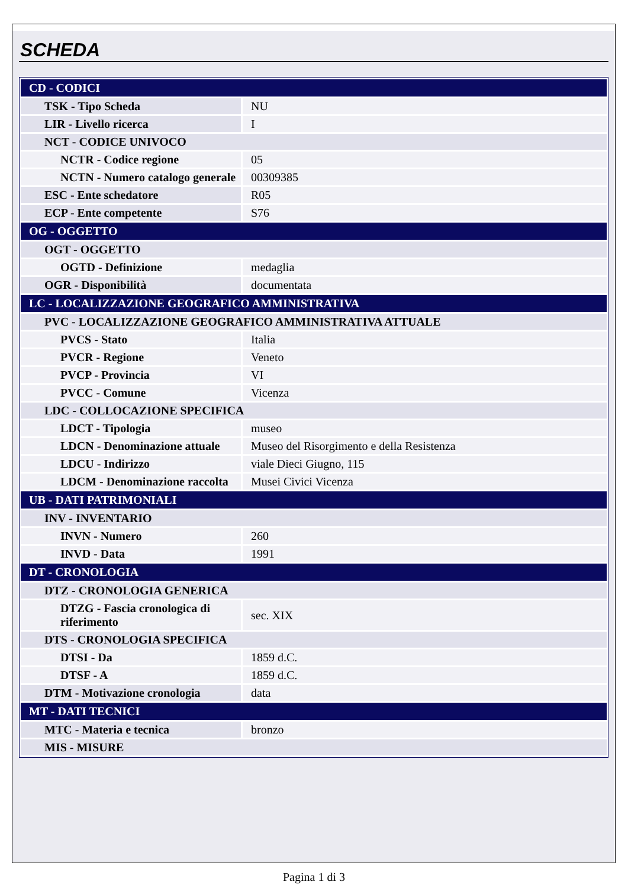SCHEDA
| CD - CODICI | |
| TSK - Tipo Scheda | NU |
| LIR - Livello ricerca | I |
| NCT - CODICE UNIVOCO | |
| NCTR - Codice regione | 05 |
| NCTN - Numero catalogo generale | 00309385 |
| ESC - Ente schedatore | R05 |
| ECP - Ente competente | S76 |
| OG - OGGETTO | |
| OGT - OGGETTO | |
| OGTD - Definizione | medaglia |
| OGR - Disponibilità | documentata |
| LC - LOCALIZZAZIONE GEOGRAFICO AMMINISTRATIVA | |
| PVC - LOCALIZZAZIONE GEOGRAFICO AMMINISTRATIVA ATTUALE | |
| PVCS - Stato | Italia |
| PVCR - Regione | Veneto |
| PVCP - Provincia | VI |
| PVCC - Comune | Vicenza |
| LDC - COLLOCAZIONE SPECIFICA | |
| LDCT - Tipologia | museo |
| LDCN - Denominazione attuale | Museo del Risorgimento e della Resistenza |
| LDCU - Indirizzo | viale Dieci Giugno, 115 |
| LDCM - Denominazione raccolta | Musei Civici Vicenza |
| UB - DATI PATRIMONIALI | |
| INV - INVENTARIO | |
| INVN - Numero | 260 |
| INVD - Data | 1991 |
| DT - CRONOLOGIA | |
| DTZ - CRONOLOGIA GENERICA | |
| DTZG - Fascia cronologica di riferimento | sec. XIX |
| DTS - CRONOLOGIA SPECIFICA | |
| DTSI - Da | 1859 d.C. |
| DTSF - A | 1859 d.C. |
| DTM - Motivazione cronologia | data |
| MT - DATI TECNICI | |
| MTC - Materia e tecnica | bronzo |
| MIS - MISURE | |
Pagina 1 di 3